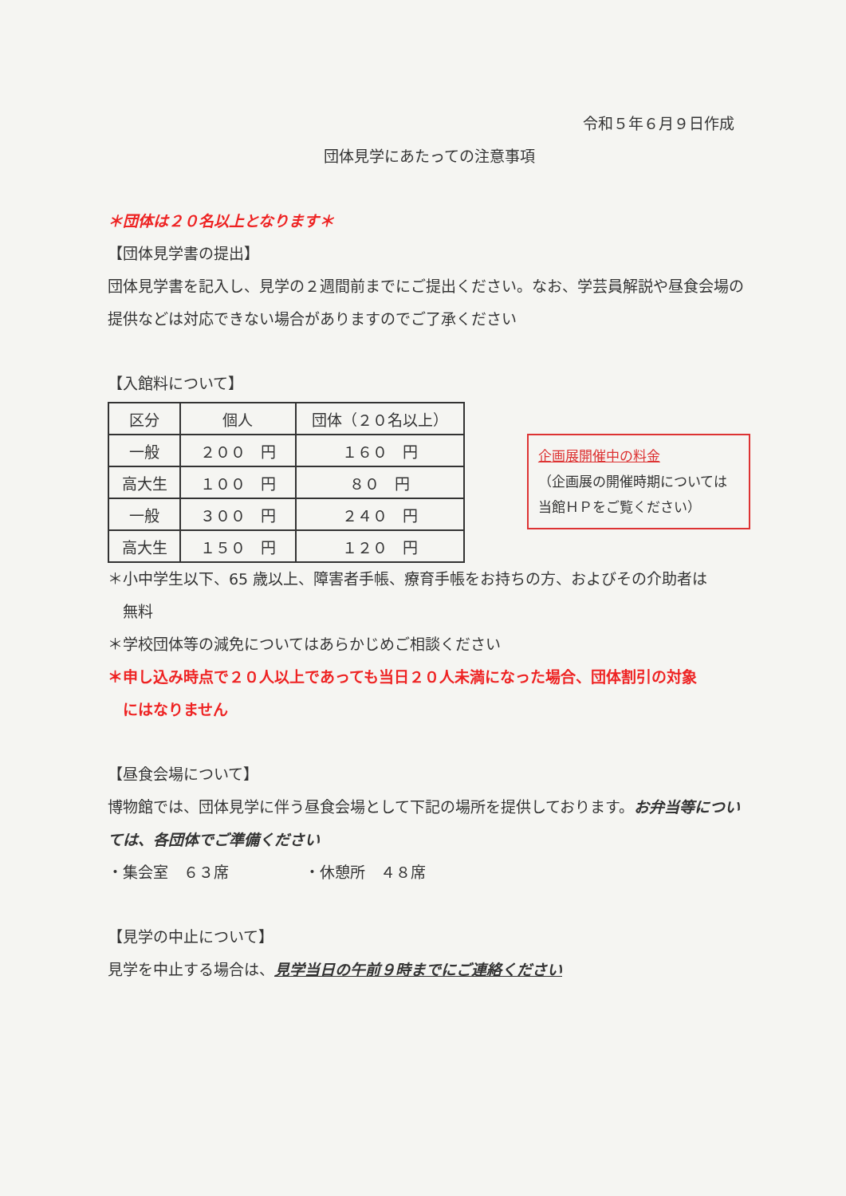令和５年６月９日作成
団体見学にあたっての注意事項
＊団体は２０名以上となります＊
【団体見学書の提出】
団体見学書を記入し、見学の２週間前までにご提出ください。なお、学芸員解説や昼食会場の提供などは対応できない場合がありますのでご了承ください
【入館料について】
| 区分 | 個人 | 団体（２０名以上） |
| 一般 | ２００ 円 | １６０ 円 |
| 高大生 | １００ 円 | ８０ 円 |
| 一般 | ３００ 円 | ２４０ 円 |
| 高大生 | １５０ 円 | １２０ 円 |
企画展開催中の料金
（企画展の開催時期については当館ＨＰをご覧ください）
＊小中学生以下、65 歳以上、障害者手帳、療育手帳をお持ちの方、およびその介助者は
　無料
＊学校団体等の減免についてはあらかじめご相談ください
＊申し込み時点で２０人以上であっても当日２０人未満になった場合、団体割引の対象
　にはなりません
【昼食会場について】
博物館では、団体見学に伴う昼食会場として下記の場所を提供しております。お弁当等については、各団体でご準備ください
・集会室　６３席　　　　　・休憩所　４８席
【見学の中止について】
見学を中止する場合は、見学当日の午前９時までにご連絡ください